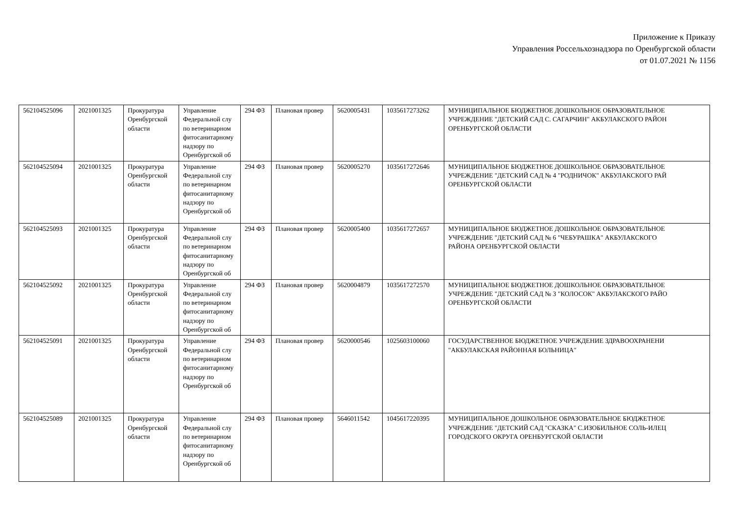Приложение к Приказу
Управления Россельхознадзора по Оренбургской области
от 01.07.2021 № 1156
| 562104525096 | 2021001325 | Прокуратура Оренбургской области | Управление Федеральной слу по ветеринарном фитосанитарному надзору по Оренбургской об | 294 ФЗ | Плановая провер | 5620005431 | 1035617273262 | МУНИЦИПАЛЬНОЕ БЮДЖЕТНОЕ ДОШКОЛЬНОЕ ОБРАЗОВАТЕЛЬНОЕ УЧРЕЖДЕНИЕ "ДЕТСКИЙ САД С. САГАРЧИН" АКБУЛАКСКОГО РАЙОН ОРЕНБУРГСКОЙ ОБЛАСТИ |
| 562104525094 | 2021001325 | Прокуратура Оренбургской области | Управление Федеральной слу по ветеринарном фитосанитарному надзору по Оренбургской об | 294 ФЗ | Плановая провер | 5620005270 | 1035617272646 | МУНИЦИПАЛЬНОЕ БЮДЖЕТНОЕ ДОШКОЛЬНОЕ ОБРАЗОВАТЕЛЬНОЕ УЧРЕЖДЕНИЕ "ДЕТСКИЙ САД № 4 "РОДНИЧОК" АКБУЛАКСКОГО РАЙ ОРЕНБУРГСКОЙ ОБЛАСТИ |
| 562104525093 | 2021001325 | Прокуратура Оренбургской области | Управление Федеральной слу по ветеринарном фитосанитарному надзору по Оренбургской об | 294 ФЗ | Плановая провер | 5620005400 | 1035617272657 | МУНИЦИПАЛЬНОЕ БЮДЖЕТНОЕ ДОШКОЛЬНОЕ ОБРАЗОВАТЕЛЬНОЕ УЧРЕЖДЕНИЕ "ДЕТСКИЙ САД № 6 "ЧЕБУРАШКА" АКБУЛАКСКОГО РАЙОНА ОРЕНБУРГСКОЙ ОБЛАСТИ |
| 562104525092 | 2021001325 | Прокуратура Оренбургской области | Управление Федеральной слу по ветеринарном фитосанитарному надзору по Оренбургской об | 294 ФЗ | Плановая провер | 5620004879 | 1035617272570 | МУНИЦИПАЛЬНОЕ БЮДЖЕТНОЕ ДОШКОЛЬНОЕ ОБРАЗОВАТЕЛЬНОЕ УЧРЕЖДЕНИЕ "ДЕТСКИЙ САД № 3 "КОЛОСОК" АКБУЛАКСКОГО РАЙО ОРЕНБУРГСКОЙ ОБЛАСТИ |
| 562104525091 | 2021001325 | Прокуратура Оренбургской области | Управление Федеральной слу по ветеринарном фитосанитарному надзору по Оренбургской об | 294 ФЗ | Плановая провер | 5620000546 | 1025603100060 | ГОСУДАРСТВЕННОЕ БЮДЖЕТНОЕ УЧРЕЖДЕНИЕ ЗДРАВООХРАНЕНИ "АКБУЛАКСКАЯ РАЙОННАЯ БОЛЬНИЦА" |
| 562104525089 | 2021001325 | Прокуратура Оренбургской области | Управление Федеральной слу по ветеринарном фитосанитарному надзору по Оренбургской об | 294 ФЗ | Плановая провер | 5646011542 | 1045617220395 | МУНИЦИПАЛЬНОЕ ДОШКОЛЬНОЕ ОБРАЗОВАТЕЛЬНОЕ БЮДЖЕТНОЕ УЧРЕЖДЕНИЕ "ДЕТСКИЙ САД "СКАЗКА" С.ИЗОБИЛЬНОЕ СОЛЬ-ИЛЕЦ ГОРОДСКОГО ОКРУГА ОРЕНБУРГСКОЙ ОБЛАСТИ |